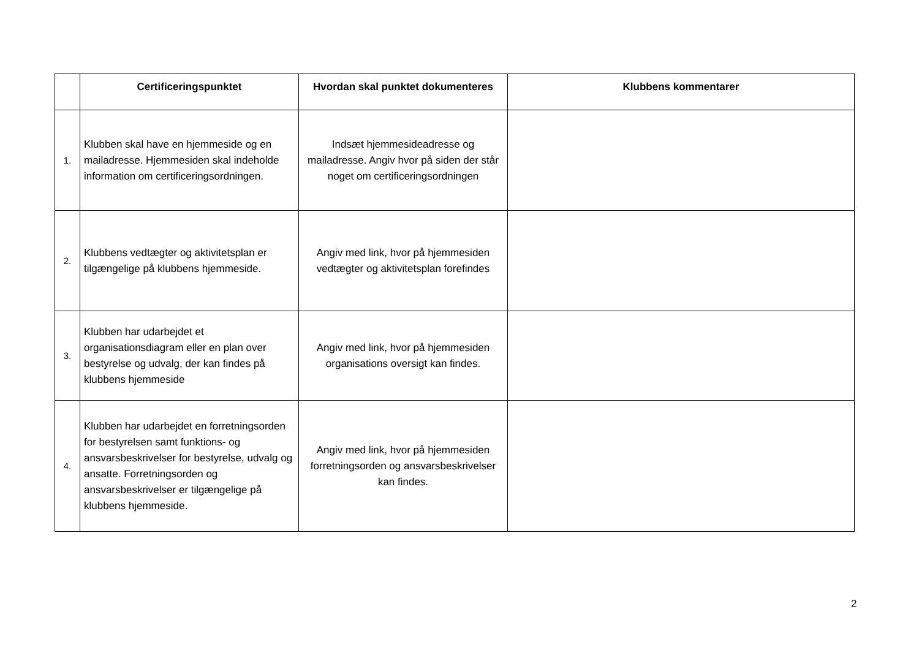| | Certificeringspunktet | Hvordan skal punktet dokumenteres | Klubbens kommentarer |
| --- | --- | --- | --- |
| 1. | Klubben skal have en hjemmeside og en mailadresse. Hjemmesiden skal indeholde information om certificeringsordningen. | Indsæt hjemmesideadresse og mailadresse. Angiv hvor på siden der står noget om certificeringsordningen | |
| 2. | Klubbens vedtægter og aktivitetsplan er tilgængelige på klubbens hjemmeside. | Angiv med link, hvor på hjemmesiden vedtægter og aktivitetsplan forefindes | |
| 3. | Klubben har udarbejdet et organisationsdiagram eller en plan over bestyrelse og udvalg, der kan findes på klubbens hjemmeside | Angiv med link, hvor på hjemmesiden organisations oversigt kan findes. | |
| 4. | Klubben har udarbejdet en forretningsorden for bestyrelsen samt funktions- og ansvarsbeskrivelser for bestyrelse, udvalg og ansatte. Forretningsorden og ansvarsbeskrivelser er tilgængelige på klubbens hjemmeside. | Angiv med link, hvor på hjemmesiden forretningsorden og ansvarsbeskrivelser kan findes. | |
2